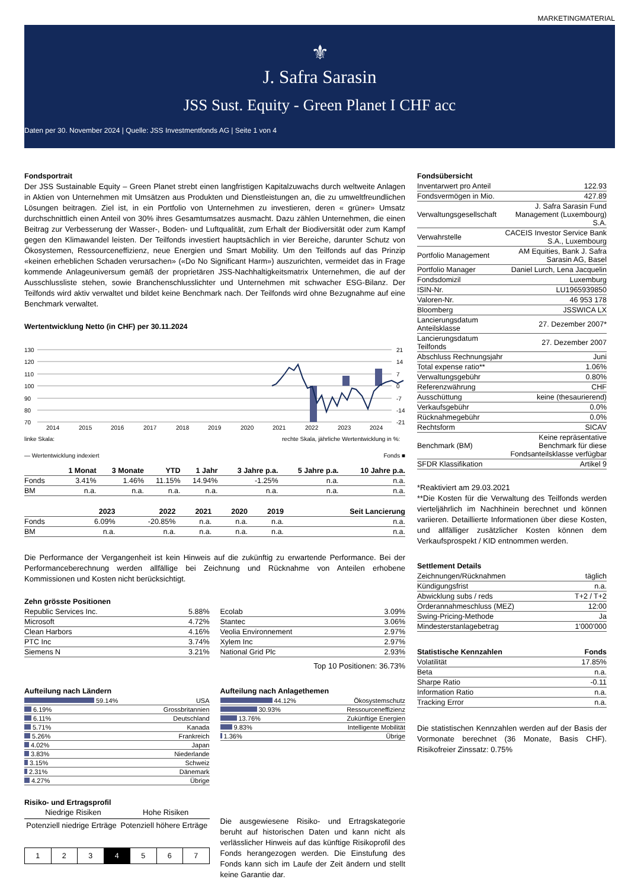MARKETINGMATERIAL
⚜
J. Safra Sarasin
JSS Sust. Equity - Green Planet I CHF acc
Daten per 30. November 2024 | Quelle: JSS Investmentfonds AG | Seite 1 von 4
Fondsportrait
Der JSS Sustainable Equity – Green Planet strebt einen langfristigen Kapitalzuwachs durch weltweite Anlagen in Aktien von Unternehmen mit Umsätzen aus Produkten und Dienstleistungen an, die zu umweltfreundlichen Lösungen beitragen. Ziel ist, in ein Portfolio von Unternehmen zu investieren, deren « grüner» Umsatz durchschnittlich einen Anteil von 30% ihres Gesamtumsatzes ausmacht. Dazu zählen Unternehmen, die einen Beitrag zur Verbesserung der Wasser-, Boden- und Luftqualität, zum Erhalt der Biodiversität oder zum Kampf gegen den Klimawandel leisten. Der Teilfonds investiert hauptsächlich in vier Bereiche, darunter Schutz von Ökosystemen, Ressourceneffizienz, neue Energien und Smart Mobility. Um den Teilfonds auf das Prinzip «keinen erheblichen Schaden verursachen» («Do No Significant Harm») auszurichten, vermeidet das in Frage kommende Anlageuniversum gemäß der proprietären JSS-Nachhaltigkeitsmatrix Unternehmen, die auf der Ausschlussliste stehen, sowie Branchenschlusslichter und Unternehmen mit schwacher ESG-Bilanz. Der Teilfonds wird aktiv verwaltet und bildet keine Benchmark nach. Der Teilfonds wird ohne Bezugnahme auf eine Benchmark verwaltet.
Wertentwicklung Netto (in CHF) per 30.11.2024
130
120
110
100
90
80
70
21
14
7
0
-7
-14
-21
2014
2015
2016
2017
2018
2019
2020
2021
2022
2023
2024
linke Skala:
rechte Skala, jährliche Wertentwicklung in %:
— Wertentwicklung indexiert Fonds ■
| | 1 Monat | 3 Monate | YTD | 1 Jahr | 3 Jahre p.a. | 5 Jahre p.a. | 10 Jahre p.a. |
| --- | --- | --- | --- | --- | --- | --- | --- |
| Fonds | 3.41% | 1.46% | 11.15% | 14.94% | -1.25% | n.a. | n.a. |
| BM | n.a. | n.a. | n.a. | n.a. | n.a. | n.a. | n.a. |
| | 2023 | 2022 | 2021 | 2020 | 2019 | Seit Lancierung |
| --- | --- | --- | --- | --- | --- | --- |
| Fonds | 6.09% | -20.85% | n.a. | n.a. | n.a. | n.a. |
| BM | n.a. | n.a. | n.a. | n.a. | n.a. | n.a. |
Die Performance der Vergangenheit ist kein Hinweis auf die zukünftig zu erwartende Performance. Bei der Performanceberechnung werden allfällige bei Zeichnung und Rücknahme von Anteilen erhobene Kommissionen und Kosten nicht berücksichtigt.
Zehn grösste Positionen
| Republic Services Inc. | 5.88% |
| Microsoft | 4.72% |
| Clean Harbors | 4.16% |
| PTC Inc | 3.74% |
| Siemens N | 3.21% |
| Ecolab | 3.09% |
| Stantec | 3.06% |
| Veolia Environnement | 2.97% |
| Xylem Inc | 2.97% |
| National Grid Plc | 2.93% |
Top 10 Positionen: 36.73%
Aufteilung nach Ländern
| 59.14% | USA |
| 6.19% | Grossbritannien |
| 6.11% | Deutschland |
| 5.71% | Kanada |
| 5.26% | Frankreich |
| 4.02% | Japan |
| 3.83% | Niederlande |
| 3.15% | Schweiz |
| 2.31% | Dänemark |
| 4.27% | Übrige |
Aufteilung nach Anlagethemen
| 44.12% | Ökosystemschutz |
| 30.93% | Ressourceneffizienz |
| 13.76% | Zukünftige Energien |
| 9.83% | Intelligente Mobilität |
| 1.36% | Übrige |
Risiko- und Ertragsprofil
Niedrige Risiken Hohe Risiken
Potenziell niedrige Erträge Potenziell höhere Erträge
| 1 | 2 | 3 | 4 | 5 | 6 | 7 |
Die ausgewiesene Risiko- und Ertragskategorie beruht auf historischen Daten und kann nicht als verlässlicher Hinweis auf das künftige Risikoprofil des Fonds herangezogen werden. Die Einstufung des Fonds kann sich im Laufe der Zeit ändern und stellt keine Garantie dar.
Fondsübersicht
| Inventarwert pro Anteil | 122.93 |
| Fondsvermögen in Mio. | 427.89 |
| Verwaltungsgesellschaft | J. Safra Sarasin Fund Management (Luxembourg) S.A. |
| Verwahrstelle | CACEIS Investor Service Bank S.A., Luxembourg |
| Portfolio Management | AM Equities, Bank J. Safra Sarasin AG, Basel |
| Portfolio Manager | Daniel Lurch, Lena Jacquelin |
| Fondsdomizil | Luxemburg |
| ISIN-Nr. | LU1965939850 |
| Valoren-Nr. | 46 953 178 |
| Bloomberg | JSSWICA LX |
| Lancierungsdatum Anteilsklasse | 27. Dezember 2007* |
| Lancierungsdatum Teilfonds | 27. Dezember 2007 |
| Abschluss Rechnungsjahr | Juni |
| Total expense ratio** | 1.06% |
| Verwaltungsgebühr | 0.80% |
| Referenzwährung | CHF |
| Ausschüttung | keine (thesaurierend) |
| Verkaufsgebühr | 0.0% |
| Rücknahmegebühr | 0.0% |
| Rechtsform | SICAV |
| Benchmark (BM) | Keine repräsentative Benchmark für diese Fondsanteilsklasse verfügbar |
| SFDR Klassifikation | Artikel 9 |
*Reaktiviert am 29.03.2021
**Die Kosten für die Verwaltung des Teilfonds werden vierteljährlich im Nachhinein berechnet und können variieren. Detaillierte Informationen über diese Kosten, und allfälliger zusätzlicher Kosten können dem Verkaufsprospekt / KID entnommen werden.
Settlement Details
| Zeichnungen/Rücknahmen | täglich |
| Kündigungsfrist | n.a. |
| Abwicklung subs / reds | T+2 / T+2 |
| Orderannahmeschluss (MEZ) | 12:00 |
| Swing-Pricing-Methode | Ja |
| Mindesterstanlagebetrag | 1'000'000 |
| Statistische Kennzahlen | Fonds |
| --- | --- |
| Volatilität | 17.85% |
| Beta | n.a. |
| Sharpe Ratio | -0.11 |
| Information Ratio | n.a. |
| Tracking Error | n.a. |
Die statistischen Kennzahlen werden auf der Basis der Vormonate berechnet (36 Monate, Basis CHF). Risikofreier Zinssatz: 0.75%